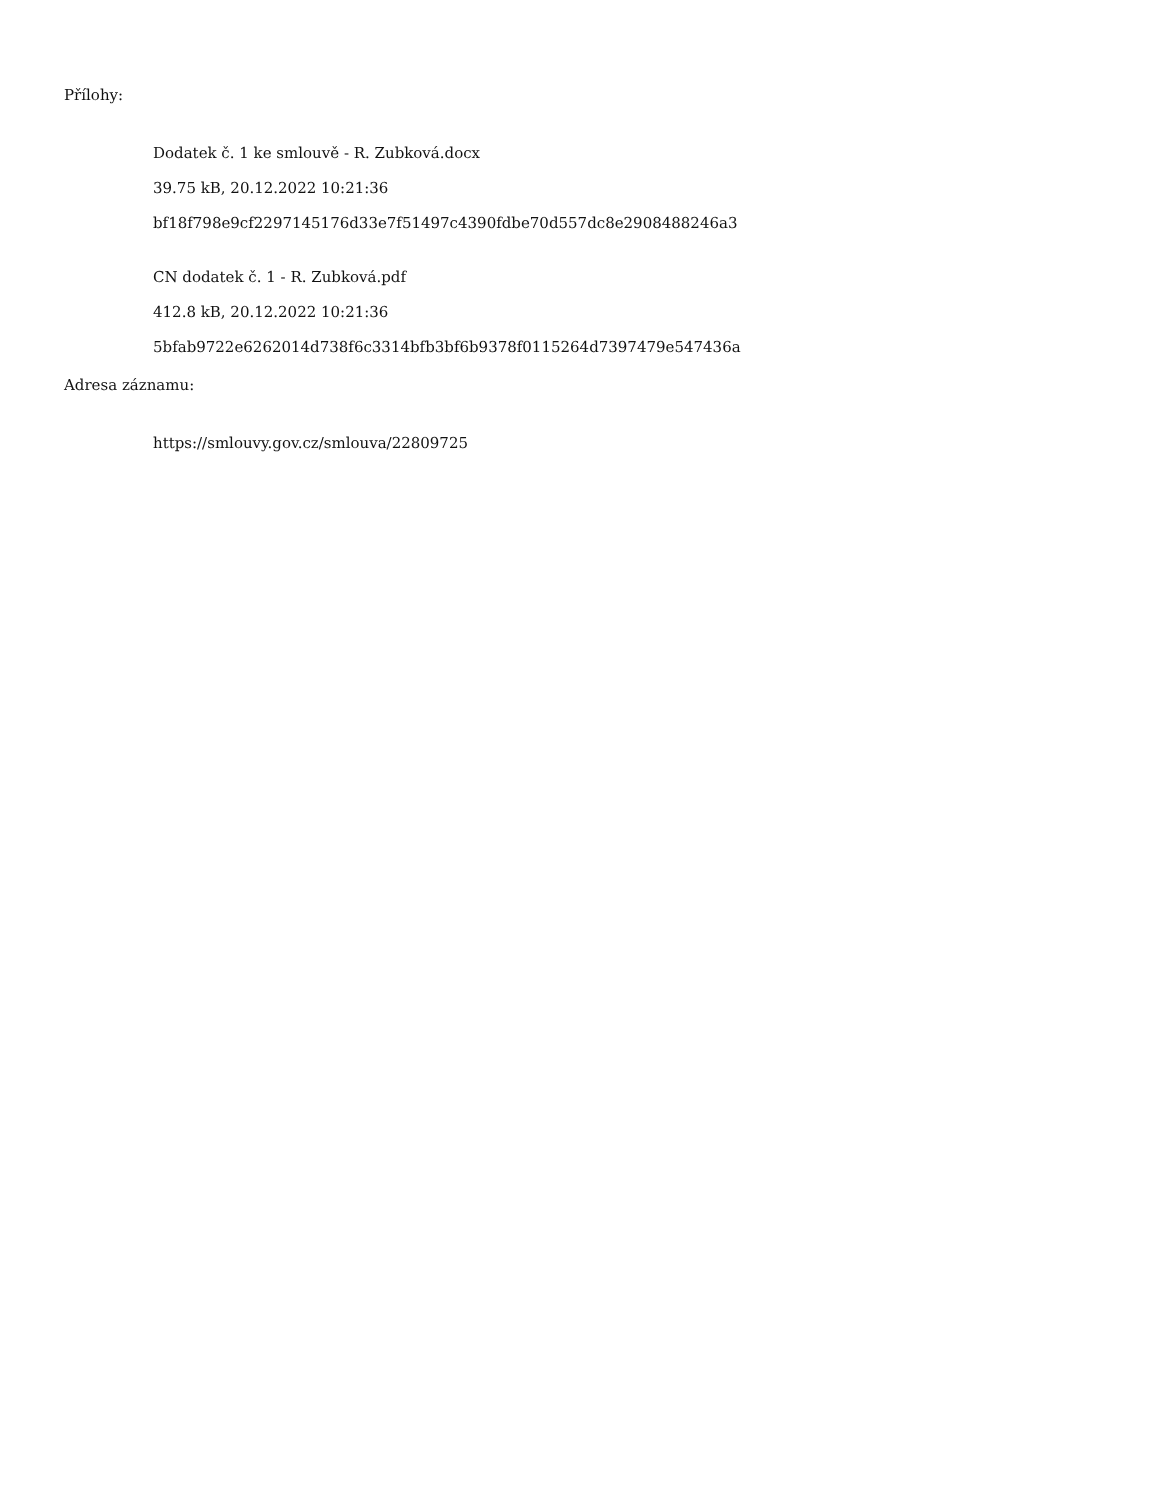Přílohy:
Dodatek č. 1 ke smlouvě - R. Zubková.docx
39.75 kB, 20.12.2022 10:21:36
bf18f798e9cf2297145176d33e7f51497c4390fdbe70d557dc8e2908488246a3
CN dodatek č. 1 - R. Zubková.pdf
412.8 kB, 20.12.2022 10:21:36
5bfab9722e6262014d738f6c3314bfb3bf6b9378f0115264d7397479e547436a
Adresa záznamu:
https://smlouvy.gov.cz/smlouva/22809725